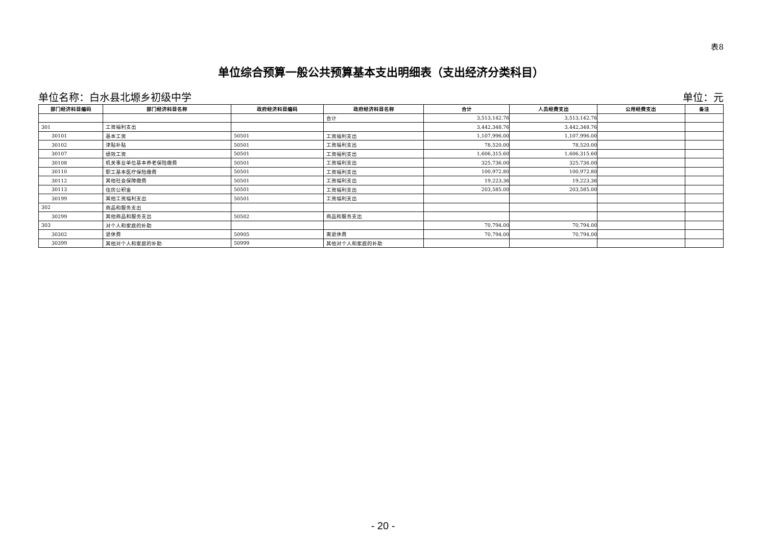表8
单位综合预算一般公共预算基本支出明细表（支出经济分类科目）
单位名称：白水县北塬乡初级中学 单位：元
| 部门经济科目编码 | 部门经济科目名称 | 政府经济科目编码 | 政府经济科目名称 | 合计 | 人员经费支出 | 公用经费支出 | 备注 |
| --- | --- | --- | --- | --- | --- | --- | --- |
| | | | 合计 | 3,513,142.76 | 3,513,142.76 | | |
| 301 | 工资福利支出 | | | 3,442,348.76 | 3,442,348.76 | | |
| 30101 | 基本工资 | 50501 | 工资福利支出 | 1,107,996.00 | 1,107,996.00 | | |
| 30102 | 津贴补贴 | 50501 | 工资福利支出 | 78,520.00 | 78,520.00 | | |
| 30107 | 绩效工资 | 50501 | 工资福利支出 | 1,606,315.60 | 1,606,315.60 | | |
| 30108 | 机关事业单位基本养老保险缴费 | 50501 | 工资福利支出 | 325,736.00 | 325,736.00 | | |
| 30110 | 职工基本医疗保险缴费 | 50501 | 工资福利支出 | 100,972.80 | 100,972.80 | | |
| 30112 | 其他社会保障缴费 | 50501 | 工资福利支出 | 19,223.36 | 19,223.36 | | |
| 30113 | 住房公积金 | 50501 | 工资福利支出 | 203,585.00 | 203,585.00 | | |
| 30199 | 其他工资福利支出 | 50501 | 工资福利支出 | | | | |
| 302 | 商品和服务支出 | | | | | | |
| 30299 | 其他商品和服务支出 | 50502 | 商品和服务支出 | | | | |
| 303 | 对个人和家庭的补助 | | | 70,794.00 | 70,794.00 | | |
| 30302 | 退休费 | 50905 | 离退休费 | 70,794.00 | 70,794.00 | | |
| 30399 | 其他对个人和家庭的补助 | 50999 | 其他对个人和家庭的补助 | | | | |
- 20 -